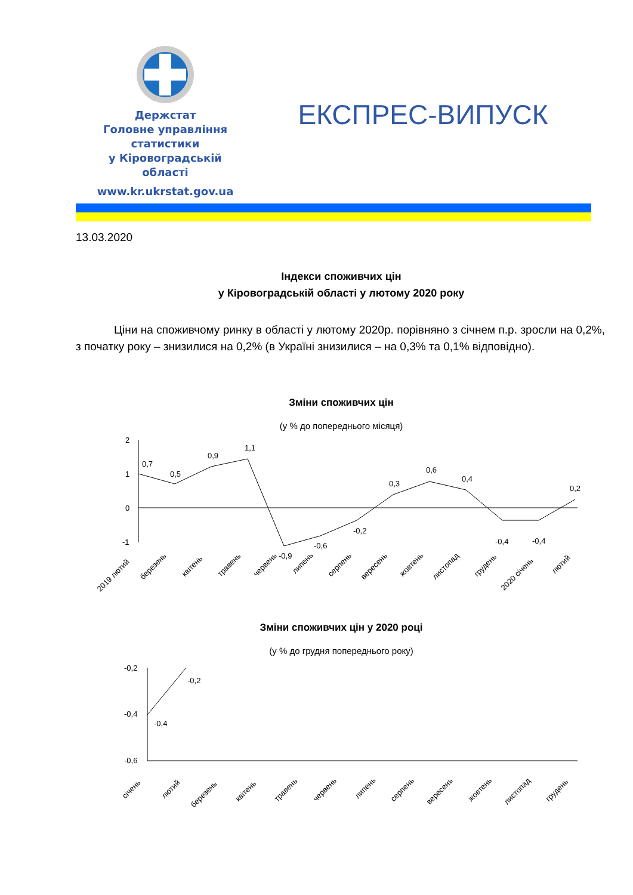Держстат
Головне управління
статистики
у Кіровоградській
області
www.kr.ukrstat.gov.ua
ЕКСПРЕС-ВИПУСК
13.03.2020
Індекси споживчих цін
у Кіровоградській області у лютому 2020 року
Ціни на споживчому ринку в області у лютому 2020р. порівняно з січнем п.р. зросли на 0,2%, з початку року – знизилися на 0,2% (в Україні знизилися – на 0,3% та 0,1% відповідно).
Зміни споживчих цін
(у % до попереднього місяця)
2
1
0
-1
0,7
0,5
0,9
1,1
-0,9
-0,6
-0,2
0,3
0,6
0,4
-0,4
-0,4
0,2
2019 лютий
березень
квітень
травень
червень
липень
серпень
вересень
жовтень
листопад
грудень
2020 січень
лютий
Зміни споживчих цін у 2020 році
(у % до грудня попереднього року)
-0,2
-0,4
-0,6
-0,4
-0,2
січень
лютий
березень
квітень
травень
червень
липень
серпень
вересень
жовтень
листопад
грудень